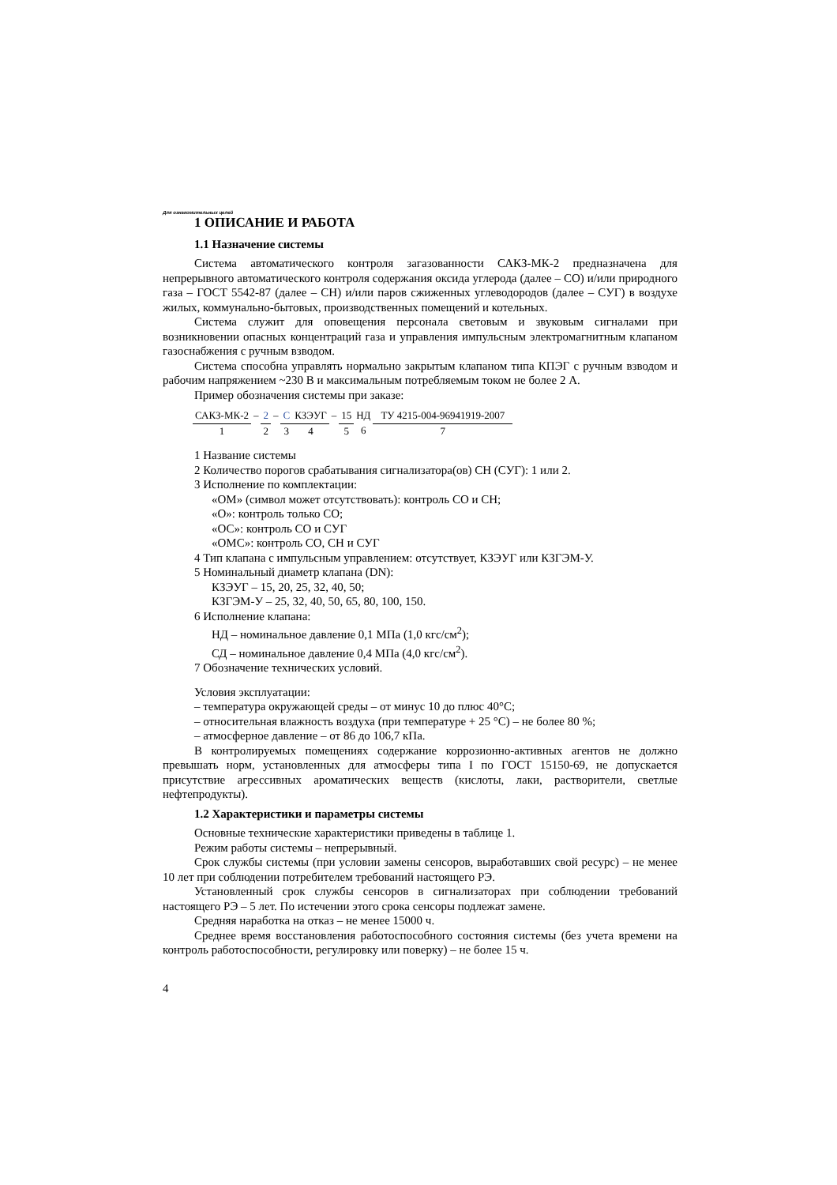Для ознакомительных целей
1 ОПИСАНИЕ И РАБОТА
1.1 Назначение системы
Система автоматического контроля загазованности САКЗ-МК-2 предназначена для непрерывного автоматического контроля содержания оксида углерода (далее – СО) и/или природного газа – ГОСТ 5542-87 (далее – СН) и/или паров сжиженных углеводородов (далее – СУГ) в воздухе жилых, коммунально-бытовых, производственных помещений и котельных.
Система служит для оповещения персонала световым и звуковым сигналами при возникновении опасных концентраций газа и управления импульсным электромагнитным клапаном газоснабжения с ручным взводом.
Система способна управлять нормально закрытым клапаном типа КПЭГ с ручным взводом и рабочим напряжением ~230 В и максимальным потребляемым током не более 2 А.
Пример обозначения системы при заказе:
| САКЗ-МК-2 | – | 2 | – | С | КЗЭУГ | – | 15 | НД | ТУ 4215-004-96941919-2007 |
| 1 | | 2 | | 3 | 4 | | 5 | 6 | 7 |
1 Название системы
2 Количество порогов срабатывания сигнализатора(ов) СН (СУГ): 1 или 2.
3 Исполнение по комплектации:
«ОМ» (символ может отсутствовать): контроль СО и СН;
«О»: контроль только СО;
«ОС»: контроль СО и СУГ
«ОМС»: контроль СО, СН и СУГ
4 Тип клапана с импульсным управлением: отсутствует, КЗЭУГ или КЗГЭМ-У.
5 Номинальный диаметр клапана (DN):
КЗЭУГ – 15, 20, 25, 32, 40, 50;
КЗГЭМ-У – 25, 32, 40, 50, 65, 80, 100, 150.
6 Исполнение клапана:
НД – номинальное давление 0,1 МПа (1,0 кгс/см<sup>2</sup>);
СД – номинальное давление 0,4 МПа (4,0 кгс/см<sup>2</sup>).
7 Обозначение технических условий.
Условия эксплуатации:
– температура окружающей среды – от минус 10 до плюс 40°С;
– относительная влажность воздуха (при температуре + 25 °С) – не более 80 %;
– атмосферное давление – от 86 до 106,7 кПа.
В контролируемых помещениях содержание коррозионно-активных агентов не должно превышать норм, установленных для атмосферы типа I по ГОСТ 15150-69, не допускается присутствие агрессивных ароматических веществ (кислоты, лаки, растворители, светлые нефтепродукты).
1.2 Характеристики и параметры системы
Основные технические характеристики приведены в таблице 1.
Режим работы системы – непрерывный.
Срок службы системы (при условии замены сенсоров, выработавших свой ресурс) – не менее 10 лет при соблюдении потребителем требований настоящего РЭ.
Установленный срок службы сенсоров в сигнализаторах при соблюдении требований настоящего РЭ – 5 лет. По истечении этого срока сенсоры подлежат замене.
Средняя наработка на отказ – не менее 15000 ч.
Среднее время восстановления работоспособного состояния системы (без учета времени на контроль работоспособности, регулировку или поверку) – не более 15 ч.
4